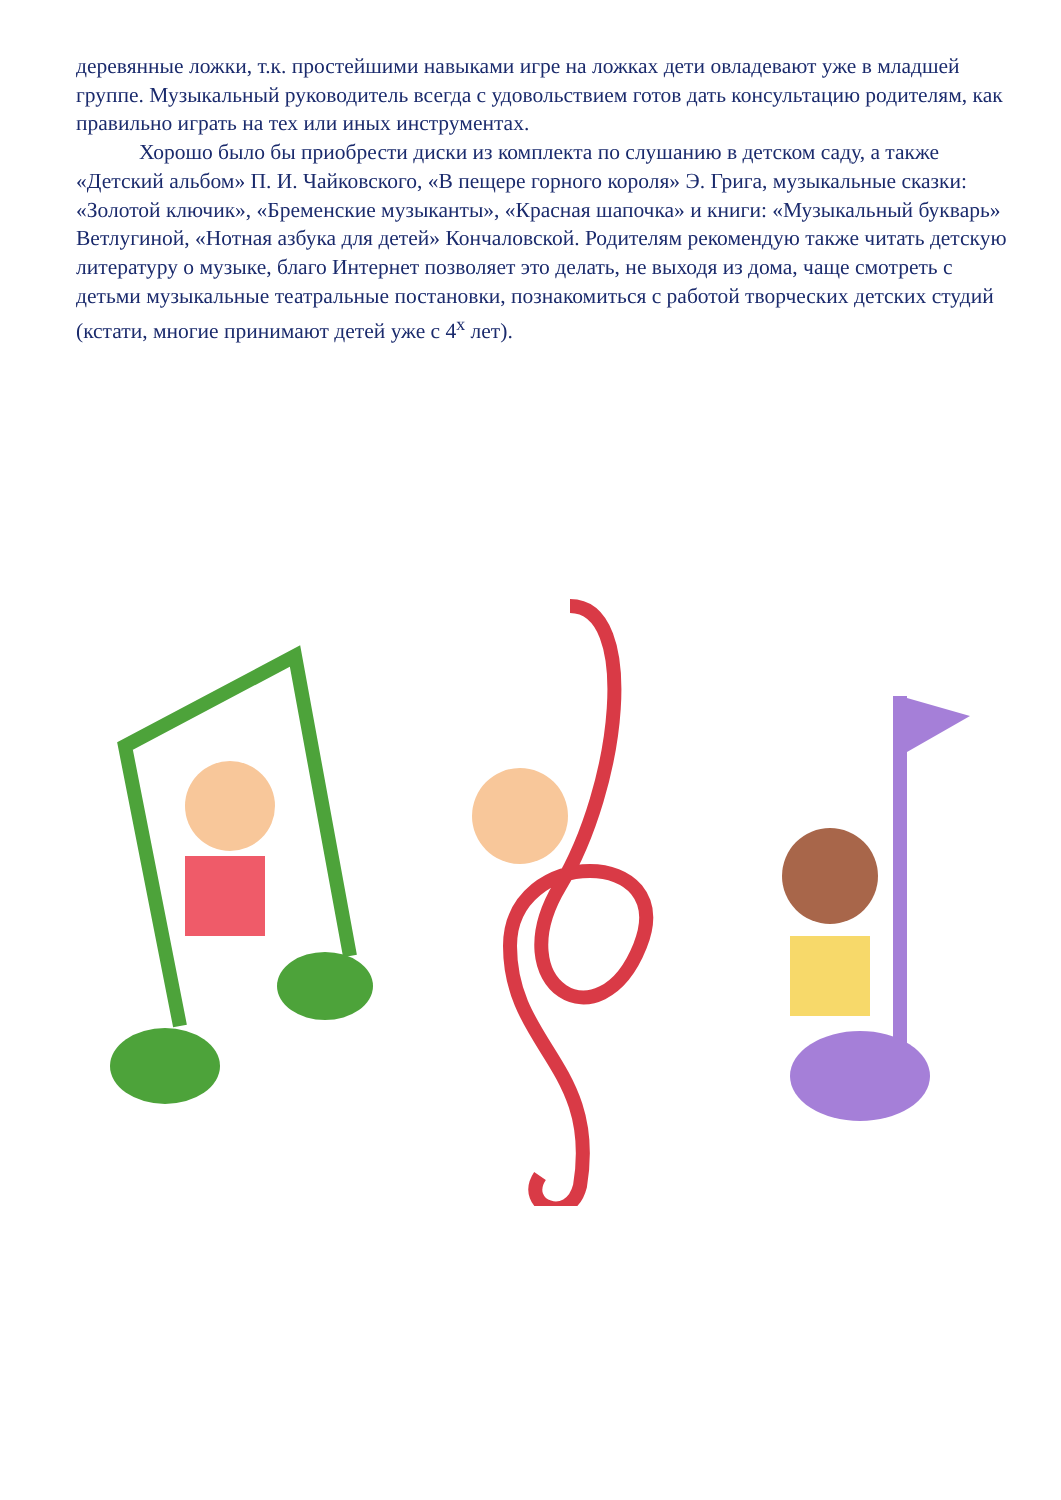деревянные ложки, т.к. простейшими навыками игре на ложках дети овладевают уже в младшей группе. Музыкальный руководитель всегда с удовольствием готов дать консультацию родителям, как правильно играть на тех или иных инструментах.
Хорошо было бы приобрести диски из комплекта по слушанию в детском саду, а также «Детский альбом» П. И. Чайковского, «В пещере горного короля» Э. Грига, музыкальные сказки: «Золотой ключик», «Бременские музыканты», «Красная шапочка» и книги: «Музыкальный букварь» Ветлугиной, «Нотная азбука для детей» Кончаловской. Родителям рекомендую также читать детскую литературу о музыке, благо Интернет позволяет это делать, не выходя из дома, чаще смотреть с детьми музыкальные театральные постановки, познакомиться с работой творческих детских студий (кстати, многие принимают детей уже с 4<sup>х</sup> лет).